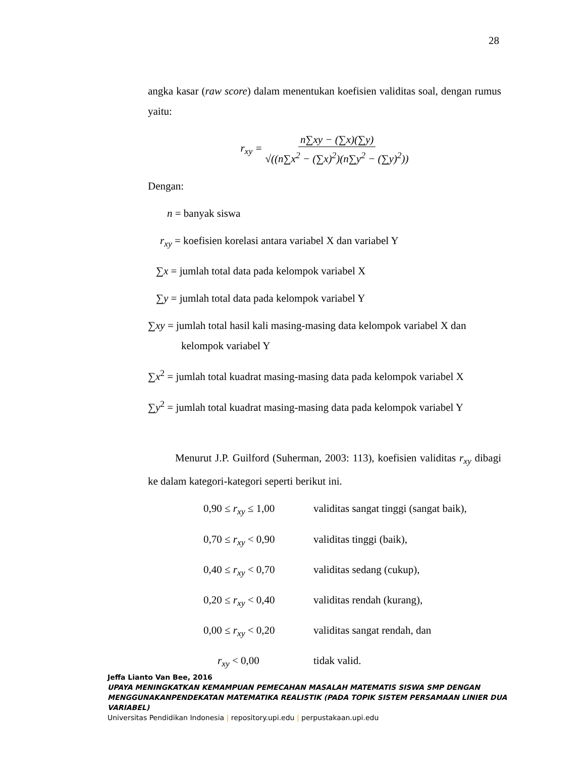28
angka kasar (raw score) dalam menentukan koefisien validitas soal, dengan rumus yaitu:
r<sub>xy</sub> = n∑xy − (∑x)(∑y) √((n∑x<sup>2</sup> − (∑x)<sup>2</sup>)(n∑y<sup>2</sup> − (∑y)<sup>2</sup>))
Dengan:
n = banyak siswa
r<sub>xy</sub> = koefisien korelasi antara variabel X dan variabel Y
∑x = jumlah total data pada kelompok variabel X
∑y = jumlah total data pada kelompok variabel Y
∑xy = jumlah total hasil kali masing-masing data kelompok variabel X dan
kelompok variabel Y
∑x<sup>2</sup> = jumlah total kuadrat masing-masing data pada kelompok variabel X
∑y<sup>2</sup> = jumlah total kuadrat masing-masing data pada kelompok variabel Y
Menurut J.P. Guilford (Suherman, 2003: 113), koefisien validitas r<sub>xy</sub> dibagi ke dalam kategori-kategori seperti berikut ini.
0,90 ≤ r<sub>xy</sub> ≤ 1,00 validitas sangat tinggi (sangat baik),
0,70 ≤ r<sub>xy</sub> < 0,90 validitas tinggi (baik),
0,40 ≤ r<sub>xy</sub> < 0,70 validitas sedang (cukup),
0,20 ≤ r<sub>xy</sub> < 0,40 validitas rendah (kurang),
0,00 ≤ r<sub>xy</sub> < 0,20 validitas sangat rendah, dan
r<sub>xy</sub> < 0,00 tidak valid.
Jeffa Lianto Van Bee, 2016
UPAYA MENINGKATKAN KEMAMPUAN PEMECAHAN MASALAH MATEMATIS SISWA SMP DENGAN MENGGUNAKANPENDEKATAN MATEMATIKA REALISTIK (PADA TOPIK SISTEM PERSAMAAN LINIER DUA VARIABEL)
Universitas Pendidikan Indonesia | repository.upi.edu | perpustakaan.upi.edu